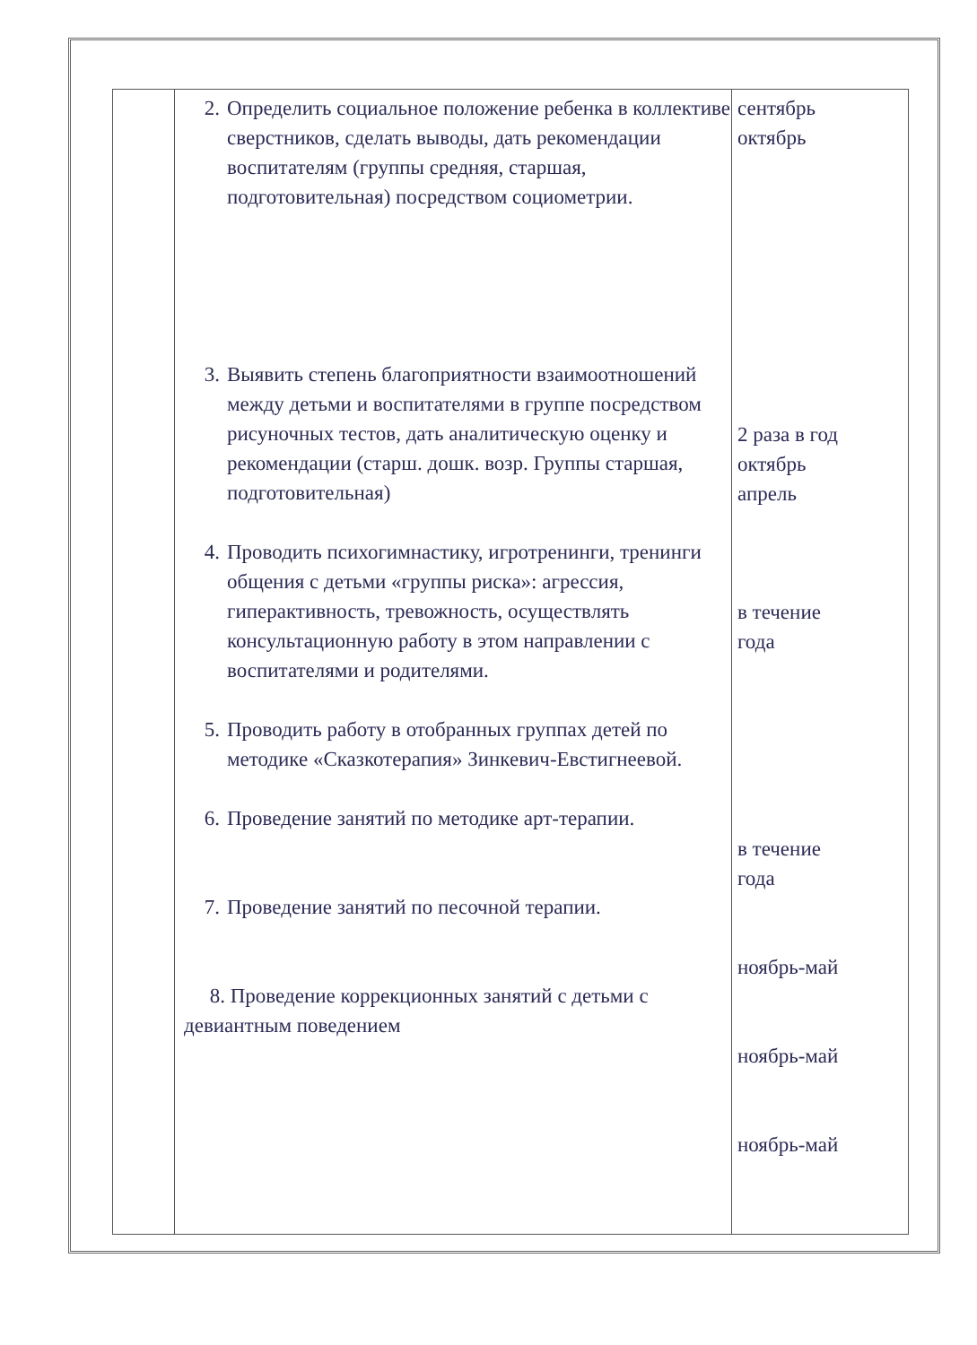| | 2. Определить социальное положение ребенка в коллективе сверстников, сделать выводы, дать рекомендации воспитателям (группы средняя, старшая, подготовительная) посредством социометрии. 3. Выявить степень благоприятности взаимоотношений между детьми и воспитателями в группе посредством рисуночных тестов, дать аналитическую оценку и рекомендации (старш. дошк. возр. Группы старшая, подготовительная) 4. Проводить психогимнастику, игротренинги, тренинги общения с детьми «группы риска»: агрессия, гиперактивность, тревожность, осуществлять консультационную работу в этом направлении с воспитателями и родителями. 5. Проводить работу в отобранных группах детей по методике «Сказкотерапия» Зинкевич-Евстигнеевой. 6. Проведение занятий по методике арт-терапии. 7. Проведение занятий по песочной терапии. 8. Проведение коррекционных занятий с детьми с девиантным поведением | сентябрь октябрь 2 раза в год октябрь апрель в течение года в течение года ноябрь-май ноябрь-май ноябрь-май |